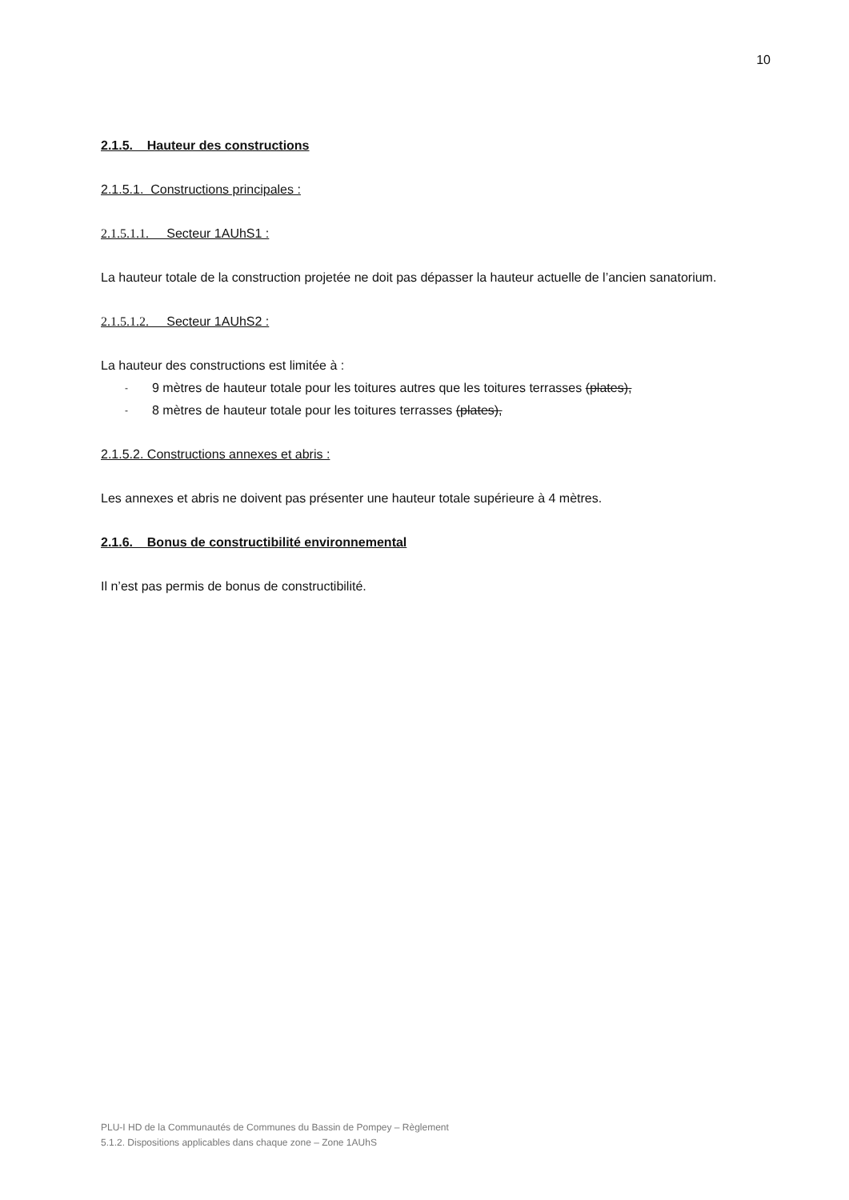10
2.1.5. Hauteur des constructions
2.1.5.1. Constructions principales :
2.1.5.1.1. Secteur 1AUhS1 :
La hauteur totale de la construction projetée ne doit pas dépasser la hauteur actuelle de l’ancien sanatorium.
2.1.5.1.2. Secteur 1AUhS2 :
La hauteur des constructions est limitée à :
- 9 mètres de hauteur totale pour les toitures autres que les toitures terrasses (plates),
- 8 mètres de hauteur totale pour les toitures terrasses (plates),
2.1.5.2. Constructions annexes et abris :
Les annexes et abris ne doivent pas présenter une hauteur totale supérieure à 4 mètres.
2.1.6. Bonus de constructibilité environnemental
Il n’est pas permis de bonus de constructibilité.
PLU-I HD de la Communautés de Communes du Bassin de Pompey – Règlement
5.1.2. Dispositions applicables dans chaque zone – Zone 1AUhS